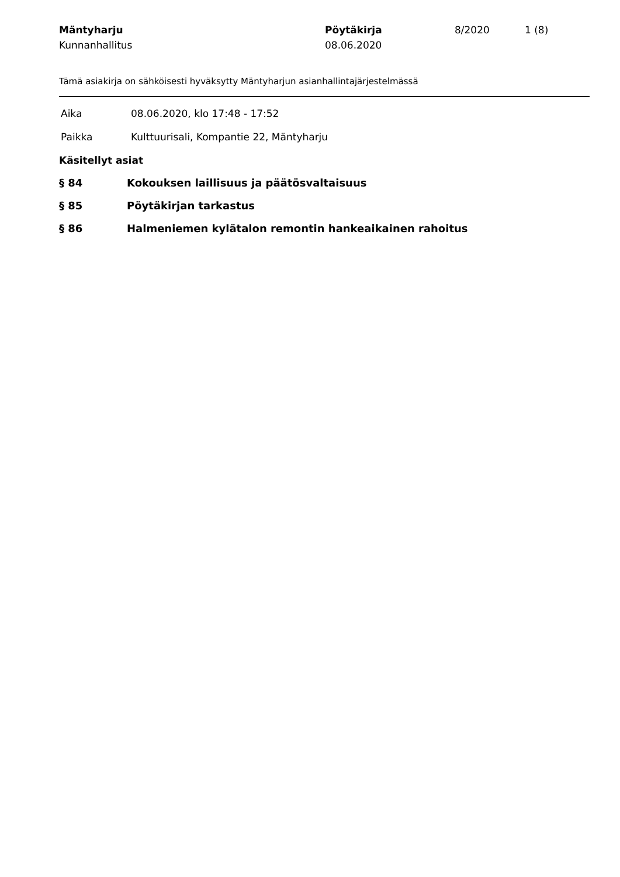| Mäntyharju Kunnanhallitus | Pöytäkirja 08.06.2020 | 8/2020 | 1 (8) |
Tämä asiakirja on sähköisesti hyväksytty Mäntyharjun asianhallintajärjestelmässä
Aika 08.06.2020, klo 17:48 - 17:52
Paikka Kulttuurisali, Kompantie 22, Mäntyharju
Käsitellyt asiat
§ 84 Kokouksen laillisuus ja päätösvaltaisuus
§ 85 Pöytäkirjan tarkastus
§ 86 Halmeniemen kylätalon remontin hankeaikainen rahoitus